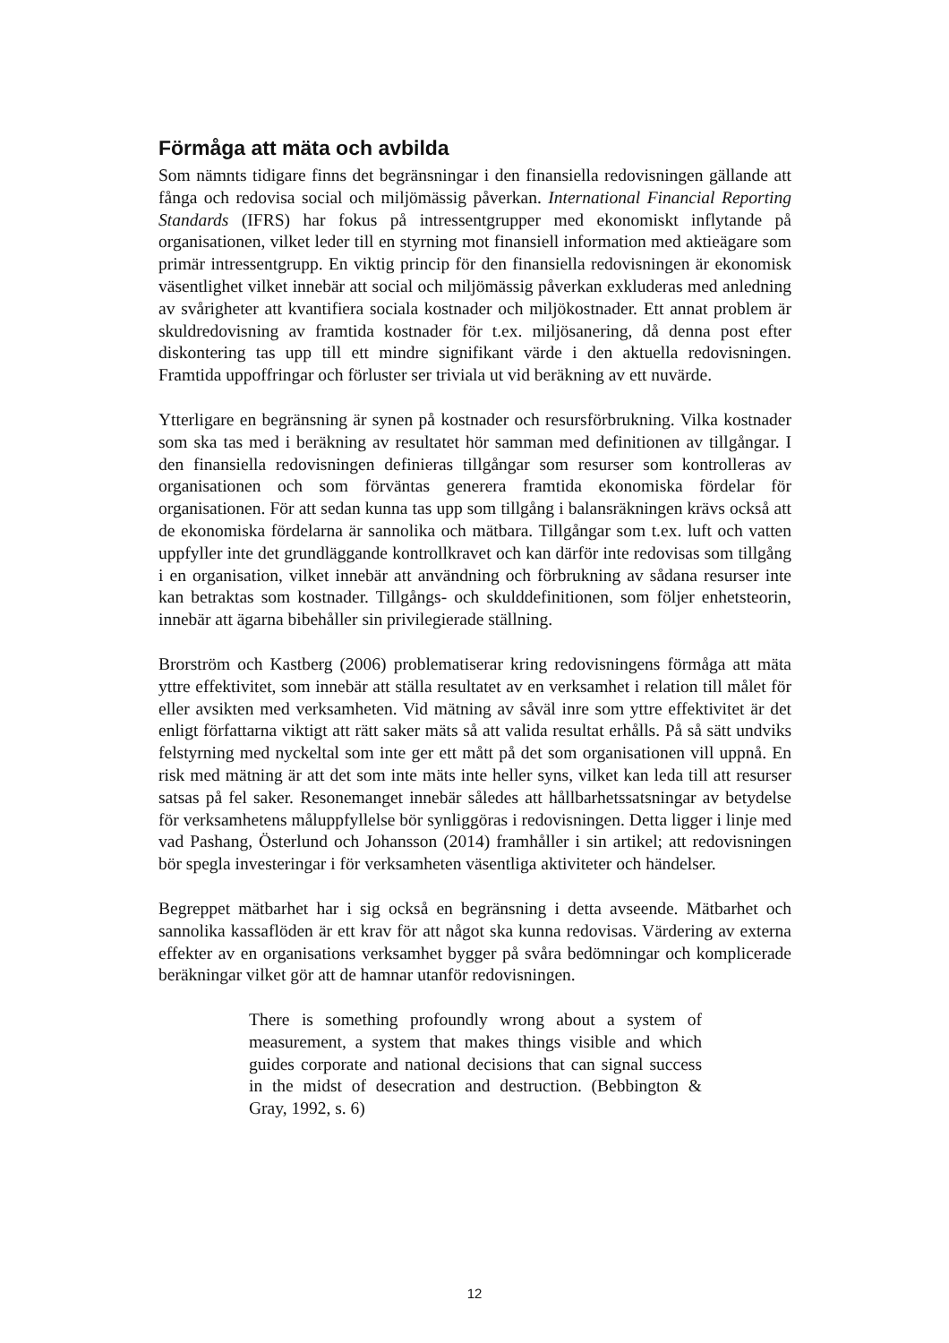Förmåga att mäta och avbilda
Som nämnts tidigare finns det begränsningar i den finansiella redovisningen gällande att fånga och redovisa social och miljömässig påverkan. International Financial Reporting Standards (IFRS) har fokus på intressentgrupper med ekonomiskt inflytande på organisationen, vilket leder till en styrning mot finansiell information med aktieägare som primär intressentgrupp. En viktig princip för den finansiella redovisningen är ekonomisk väsentlighet vilket innebär att social och miljömässig påverkan exkluderas med anledning av svårigheter att kvantifiera sociala kostnader och miljökostnader. Ett annat problem är skuldredovisning av framtida kostnader för t.ex. miljösanering, då denna post efter diskontering tas upp till ett mindre signifikant värde i den aktuella redovisningen. Framtida uppoffringar och förluster ser triviala ut vid beräkning av ett nuvärde.
Ytterligare en begränsning är synen på kostnader och resursförbrukning. Vilka kostnader som ska tas med i beräkning av resultatet hör samman med definitionen av tillgångar. I den finansiella redovisningen definieras tillgångar som resurser som kontrolleras av organisationen och som förväntas generera framtida ekonomiska fördelar för organisationen. För att sedan kunna tas upp som tillgång i balansräkningen krävs också att de ekonomiska fördelarna är sannolika och mätbara. Tillgångar som t.ex. luft och vatten uppfyller inte det grundläggande kontrollkravet och kan därför inte redovisas som tillgång i en organisation, vilket innebär att användning och förbrukning av sådana resurser inte kan betraktas som kostnader. Tillgångs- och skulddefinitionen, som följer enhetsteorin, innebär att ägarna bibehåller sin privilegierade ställning.
Brorström och Kastberg (2006) problematiserar kring redovisningens förmåga att mäta yttre effektivitet, som innebär att ställa resultatet av en verksamhet i relation till målet för eller avsikten med verksamheten. Vid mätning av såväl inre som yttre effektivitet är det enligt författarna viktigt att rätt saker mäts så att valida resultat erhålls. På så sätt undviks felstyrning med nyckeltal som inte ger ett mått på det som organisationen vill uppnå. En risk med mätning är att det som inte mäts inte heller syns, vilket kan leda till att resurser satsas på fel saker. Resonemanget innebär således att hållbarhetssatsningar av betydelse för verksamhetens måluppfyllelse bör synliggöras i redovisningen. Detta ligger i linje med vad Pashang, Österlund och Johansson (2014) framhåller i sin artikel; att redovisningen bör spegla investeringar i för verksamheten väsentliga aktiviteter och händelser.
Begreppet mätbarhet har i sig också en begränsning i detta avseende. Mätbarhet och sannolika kassaflöden är ett krav för att något ska kunna redovisas. Värdering av externa effekter av en organisations verksamhet bygger på svåra bedömningar och komplicerade beräkningar vilket gör att de hamnar utanför redovisningen.
There is something profoundly wrong about a system of measurement, a system that makes things visible and which guides corporate and national decisions that can signal success in the midst of desecration and destruction. (Bebbington & Gray, 1992, s. 6)
12